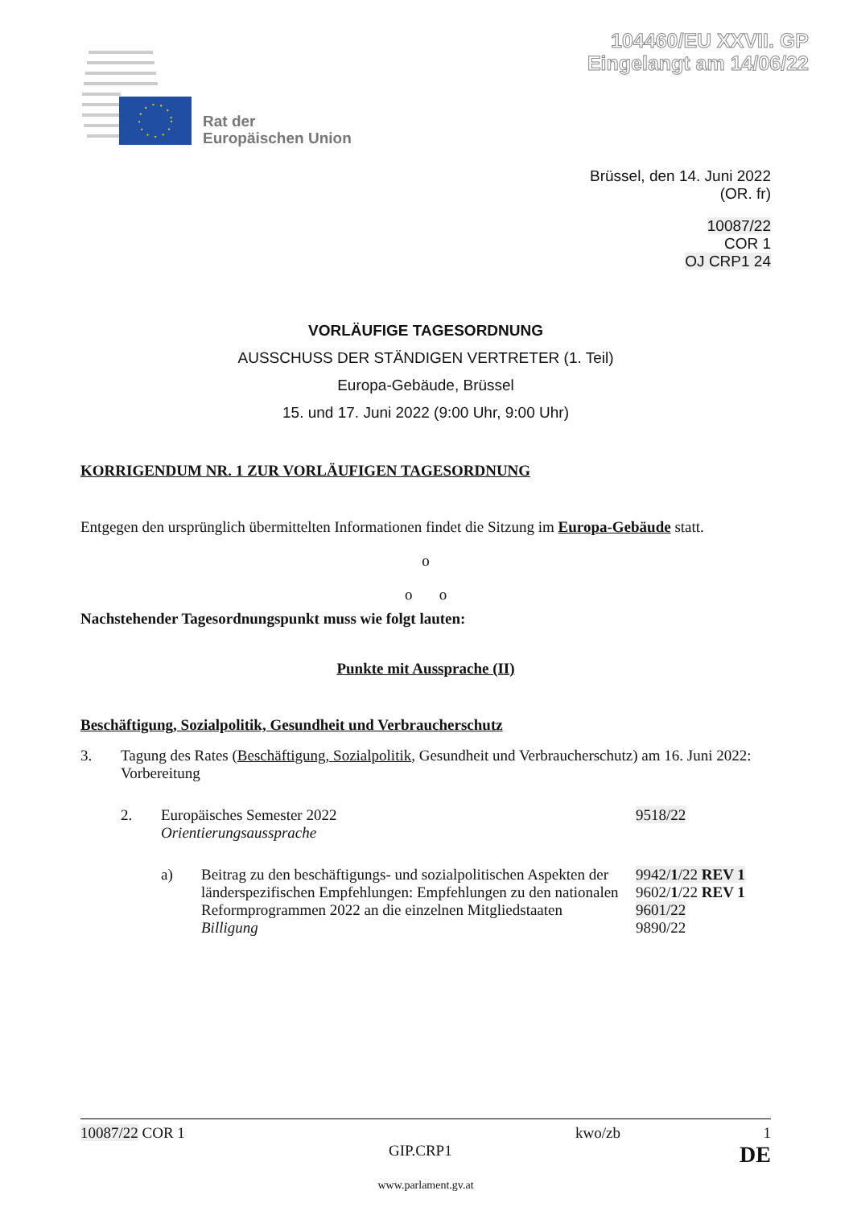104460/EU XXVII. GP
Eingelangt am 14/06/22
Rat der
Europäischen Union
Brüssel, den 14. Juni 2022
(OR. fr)
10087/22
COR 1
OJ CRP1 24
VORLÄUFIGE TAGESORDNUNG
AUSSCHUSS DER STÄNDIGEN VERTRETER (1. Teil)
Europa-Gebäude, Brüssel
15. und 17. Juni 2022 (9:00 Uhr, 9:00 Uhr)
KORRIGENDUM NR. 1 ZUR VORLÄUFIGEN TAGESORDNUNG
Entgegen den ursprünglich übermittelten Informationen findet die Sitzung im Europa-Gebäude statt.
o
o o
Nachstehender Tagesordnungspunkt muss wie folgt lauten:
Punkte mit Aussprache (II)
Beschäftigung, Sozialpolitik, Gesundheit und Verbraucherschutz
3. Tagung des Rates (Beschäftigung, Sozialpolitik, Gesundheit und Verbraucherschutz) am 16. Juni 2022: Vorbereitung
2. Europäisches Semester 2022
Orientierungsaussprache 9518/22
a) Beitrag zu den beschäftigungs- und sozialpolitischen Aspekten der länderspezifischen Empfehlungen: Empfehlungen zu den nationalen Reformprogrammen 2022 an die einzelnen Mitgliedstaaten
Billigung 9942/1/22 REV 1
9602/1/22 REV 1
9601/22
9890/22
10087/22 COR 1 kwo/zb 1
GIP.CRP1 DE
www.parlament.gv.at